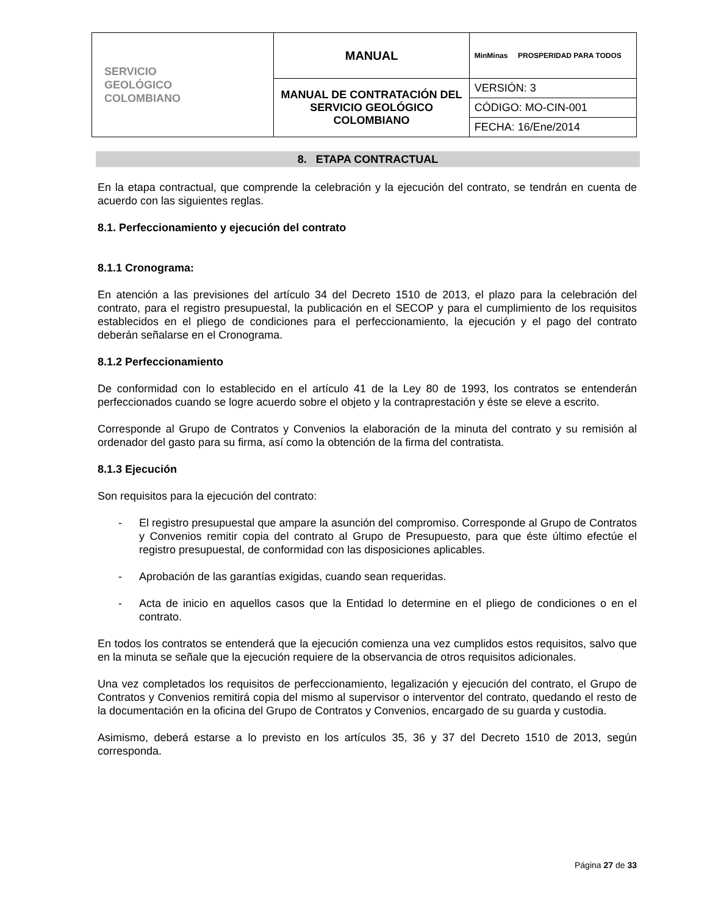| SERVICIO GEOLÓGICO COLOMBIANO | MANUAL | MinMinas PROSPERIDAD PARA TODOS |
| | MANUAL DE CONTRATACIÓN DEL SERVICIO GEOLÓGICO COLOMBIANO | VERSIÓN: 3 |
| | | CÓDIGO: MO-CIN-001 |
| | | FECHA: 16/Ene/2014 |
8. ETAPA CONTRACTUAL
En la etapa contractual, que comprende la celebración y la ejecución del contrato, se tendrán en cuenta de acuerdo con las siguientes reglas.
8.1. Perfeccionamiento y ejecución del contrato
8.1.1 Cronograma:
En atención a las previsiones del artículo 34 del Decreto 1510 de 2013, el plazo para la celebración del contrato, para el registro presupuestal, la publicación en el SECOP y para el cumplimiento de los requisitos establecidos en el pliego de condiciones para el perfeccionamiento, la ejecución y el pago del contrato deberán señalarse en el Cronograma.
8.1.2 Perfeccionamiento
De conformidad con lo establecido en el artículo 41 de la Ley 80 de 1993, los contratos se entenderán perfeccionados cuando se logre acuerdo sobre el objeto y la contraprestación y éste se eleve a escrito.
Corresponde al Grupo de Contratos y Convenios la elaboración de la minuta del contrato y su remisión al ordenador del gasto para su firma, así como la obtención de la firma del contratista.
8.1.3 Ejecución
Son requisitos para la ejecución del contrato:
- El registro presupuestal que ampare la asunción del compromiso. Corresponde al Grupo de Contratos y Convenios remitir copia del contrato al Grupo de Presupuesto, para que éste último efectúe el registro presupuestal, de conformidad con las disposiciones aplicables.
- Aprobación de las garantías exigidas, cuando sean requeridas.
- Acta de inicio en aquellos casos que la Entidad lo determine en el pliego de condiciones o en el contrato.
En todos los contratos se entenderá que la ejecución comienza una vez cumplidos estos requisitos, salvo que en la minuta se señale que la ejecución requiere de la observancia de otros requisitos adicionales.
Una vez completados los requisitos de perfeccionamiento, legalización y ejecución del contrato, el Grupo de Contratos y Convenios remitirá copia del mismo al supervisor o interventor del contrato, quedando el resto de la documentación en la oficina del Grupo de Contratos y Convenios, encargado de su guarda y custodia.
Asimismo, deberá estarse a lo previsto en los artículos 35, 36 y 37 del Decreto 1510 de 2013, según corresponda.
Página 27 de 33